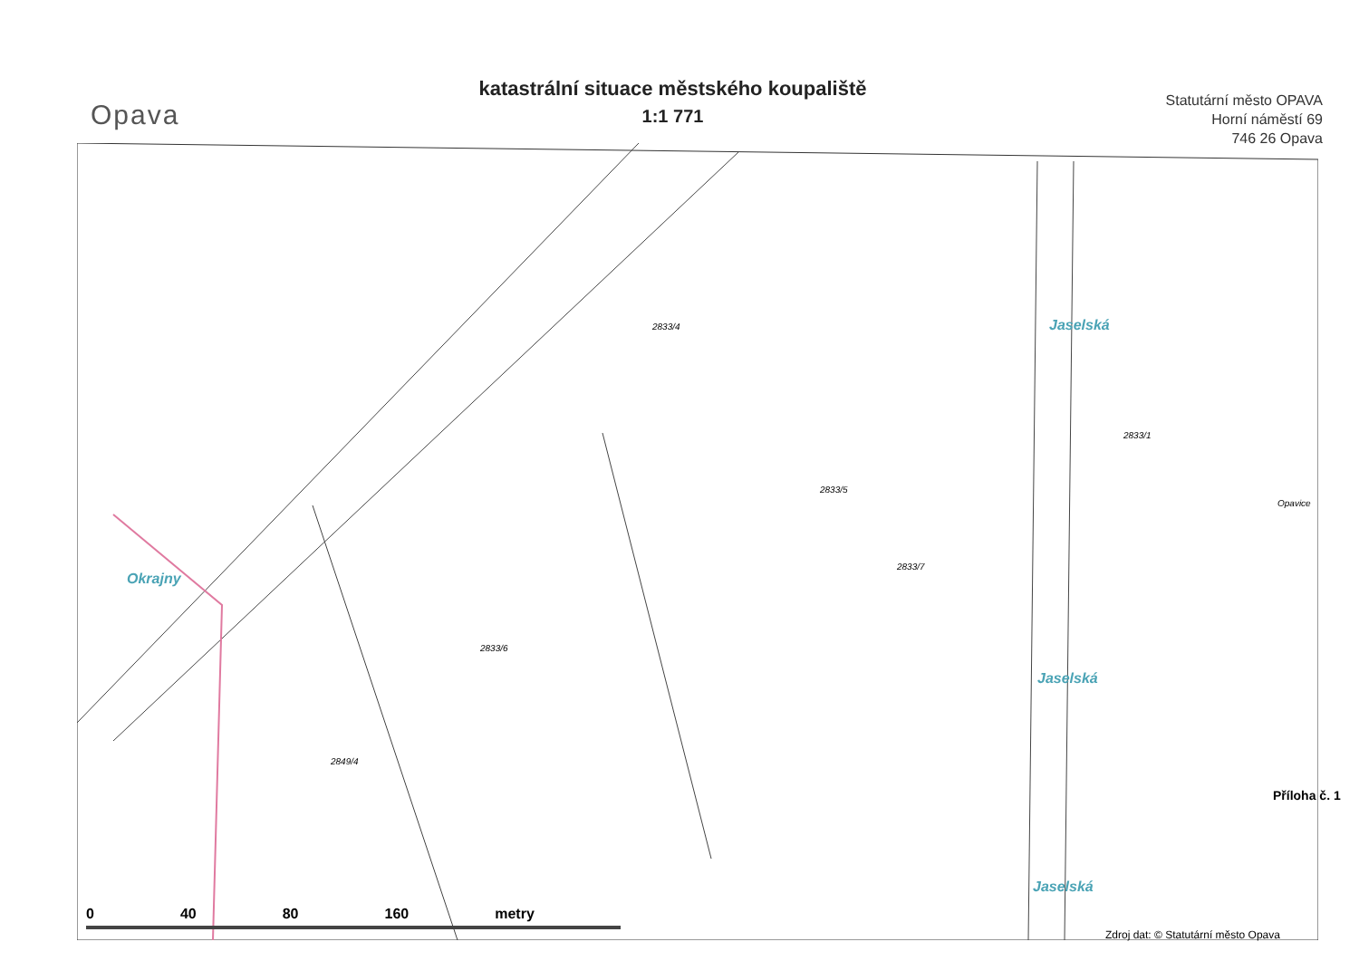Opava
katastrální situace městského koupaliště
1:1 771
Statutární město OPAVA
Horní náměstí 69
746 26 Opava
0 40 80 160 metry
Jaselská
Jaselská
Jaselská
Okrajny
Opavice
2833/1
2833/4
2833/5
2833/7
2833/6
2849/4
Příloha č. 1
Zdroj dat: © Statutární město Opava